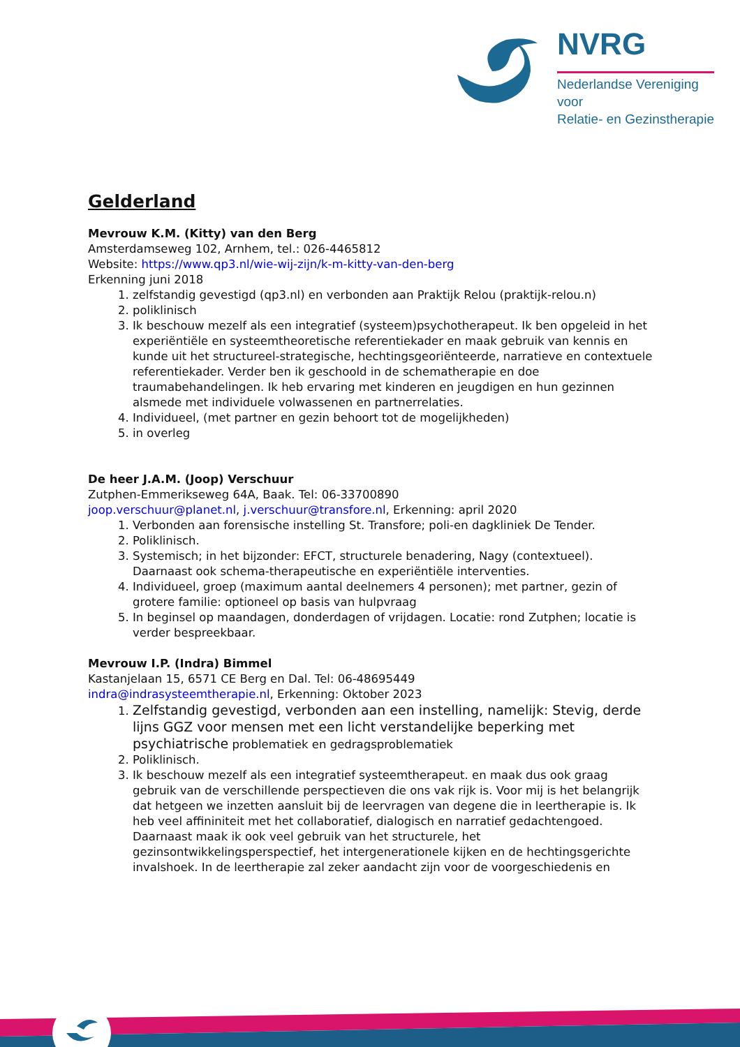NVRG
Nederlandse Vereniging voor
Relatie- en Gezinstherapie
Gelderland
Mevrouw K.M. (Kitty) van den Berg
Amsterdamseweg 102, Arnhem, tel.: 026-4465812
Website: https://www.qp3.nl/wie-wij-zijn/k-m-kitty-van-den-berg
Erkenning juni 2018
1. zelfstandig gevestigd (qp3.nl) en verbonden aan Praktijk Relou (praktijk-relou.n)
2. poliklinisch
3. Ik beschouw mezelf als een integratief (systeem)psychotherapeut. Ik ben opgeleid in het experiëntiële en systeemtheoretische referentiekader en maak gebruik van kennis en kunde uit het structureel-strategische, hechtingsgeoriënteerde, narratieve en contextuele referentiekader. Verder ben ik geschoold in de schematherapie en doe traumabehandelingen. Ik heb ervaring met kinderen en jeugdigen en hun gezinnen alsmede met individuele volwassenen en partnerrelaties.
4. Individueel, (met partner en gezin behoort tot de mogelijkheden)
5. in overleg
De heer J.A.M. (Joop) Verschuur
Zutphen-Emmerikseweg 64A, Baak. Tel: 06-33700890
joop.verschuur@planet.nl, j.verschuur@transfore.nl, Erkenning: april 2020
1. Verbonden aan forensische instelling St. Transfore; poli-en dagkliniek De Tender.
2. Poliklinisch.
3. Systemisch; in het bijzonder: EFCT, structurele benadering, Nagy (contextueel). Daarnaast ook schema-therapeutische en experiëntiële interventies.
4. Individueel, groep (maximum aantal deelnemers 4 personen); met partner, gezin of grotere familie: optioneel op basis van hulpvraag
5. In beginsel op maandagen, donderdagen of vrijdagen. Locatie: rond Zutphen; locatie is verder bespreekbaar.
Mevrouw I.P. (Indra) Bimmel
Kastanjelaan 15, 6571 CE Berg en Dal. Tel: 06-48695449
indra@indrasysteemtherapie.nl, Erkenning: Oktober 2023
1. Zelfstandig gevestigd, verbonden aan een instelling, namelijk: Stevig, derde lijns GGZ voor mensen met een licht verstandelijke beperking met psychiatrische problematiek en gedragsproblematiek
2. Poliklinisch.
3. Ik beschouw mezelf als een integratief systeemtherapeut. en maak dus ook graag gebruik van de verschillende perspectieven die ons vak rijk is. Voor mij is het belangrijk dat hetgeen we inzetten aansluit bij de leervragen van degene die in leertherapie is. Ik heb veel affininiteit met het collaboratief, dialogisch en narratief gedachtengoed. Daarnaast maak ik ook veel gebruik van het structurele, het gezinsontwikkelingsperspectief, het intergenerationele kijken en de hechtingsgerichte invalshoek. In de leertherapie zal zeker aandacht zijn voor de voorgeschiedenis en